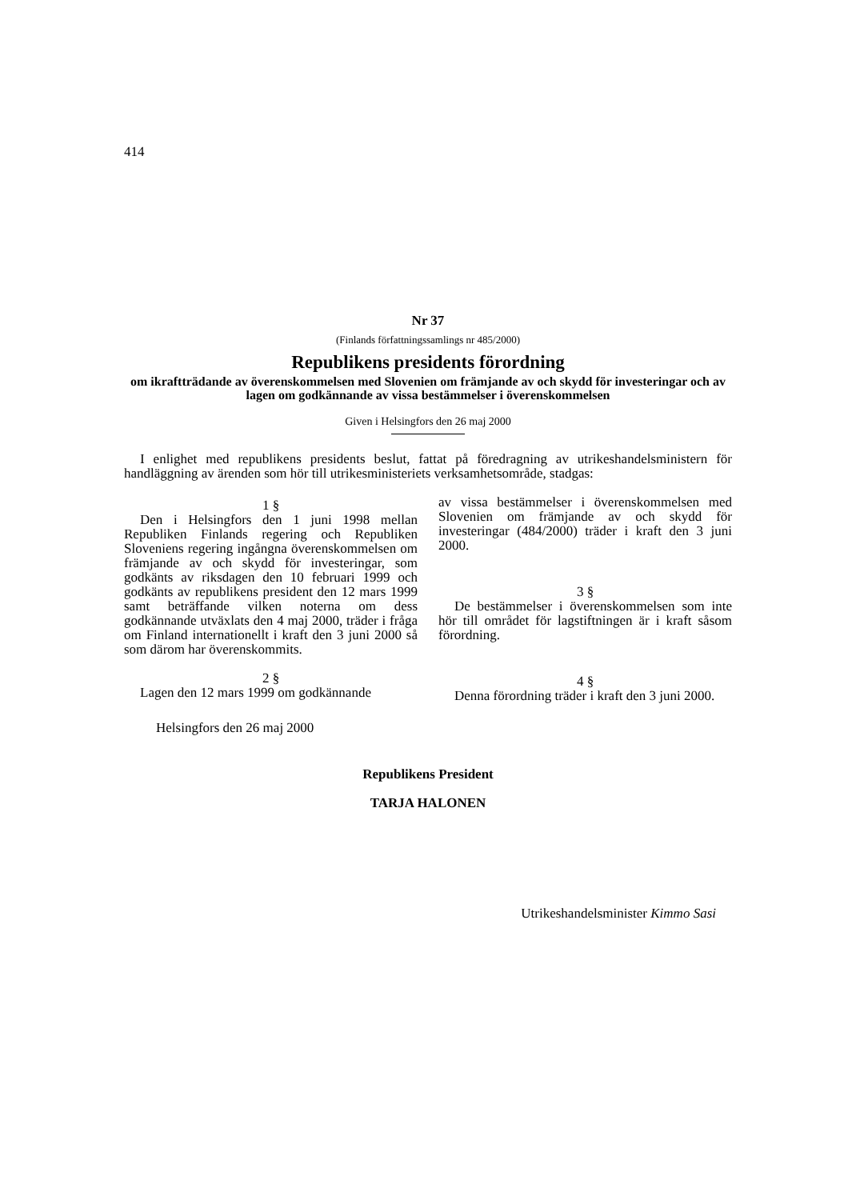414
Nr 37
(Finlands författningssamlings nr 485/2000)
Republikens presidents förordning
om ikraftträdande av överenskommelsen med Slovenien om främjande av och skydd för investeringar och av lagen om godkännande av vissa bestämmelser i överenskommelsen
Given i Helsingfors den 26 maj 2000
I enlighet med republikens presidents beslut, fattat på föredragning av utrikeshandelsministern för handläggning av ärenden som hör till utrikesministeriets verksamhetsområde, stadgas:
1 §
Den i Helsingfors den 1 juni 1998 mellan Republiken Finlands regering och Republiken Sloveniens regering ingångna överenskommelsen om främjande av och skydd för investeringar, som godkänts av riksdagen den 10 februari 1999 och godkänts av republikens president den 12 mars 1999 samt beträffande vilken noterna om dess godkännande utväxlats den 4 maj 2000, träder i fråga om Finland internationellt i kraft den 3 juni 2000 så som därom har överenskommits.
2 §
Lagen den 12 mars 1999 om godkännande
av vissa bestämmelser i överenskommelsen med Slovenien om främjande av och skydd för investeringar (484/2000) träder i kraft den 3 juni 2000.
3 §
De bestämmelser i överenskommelsen som inte hör till området för lagstiftningen är i kraft såsom förordning.
4 §
Denna förordning träder i kraft den 3 juni 2000.
Helsingfors den 26 maj 2000
Republikens President
TARJA HALONEN
Utrikeshandelsminister Kimmo Sasi